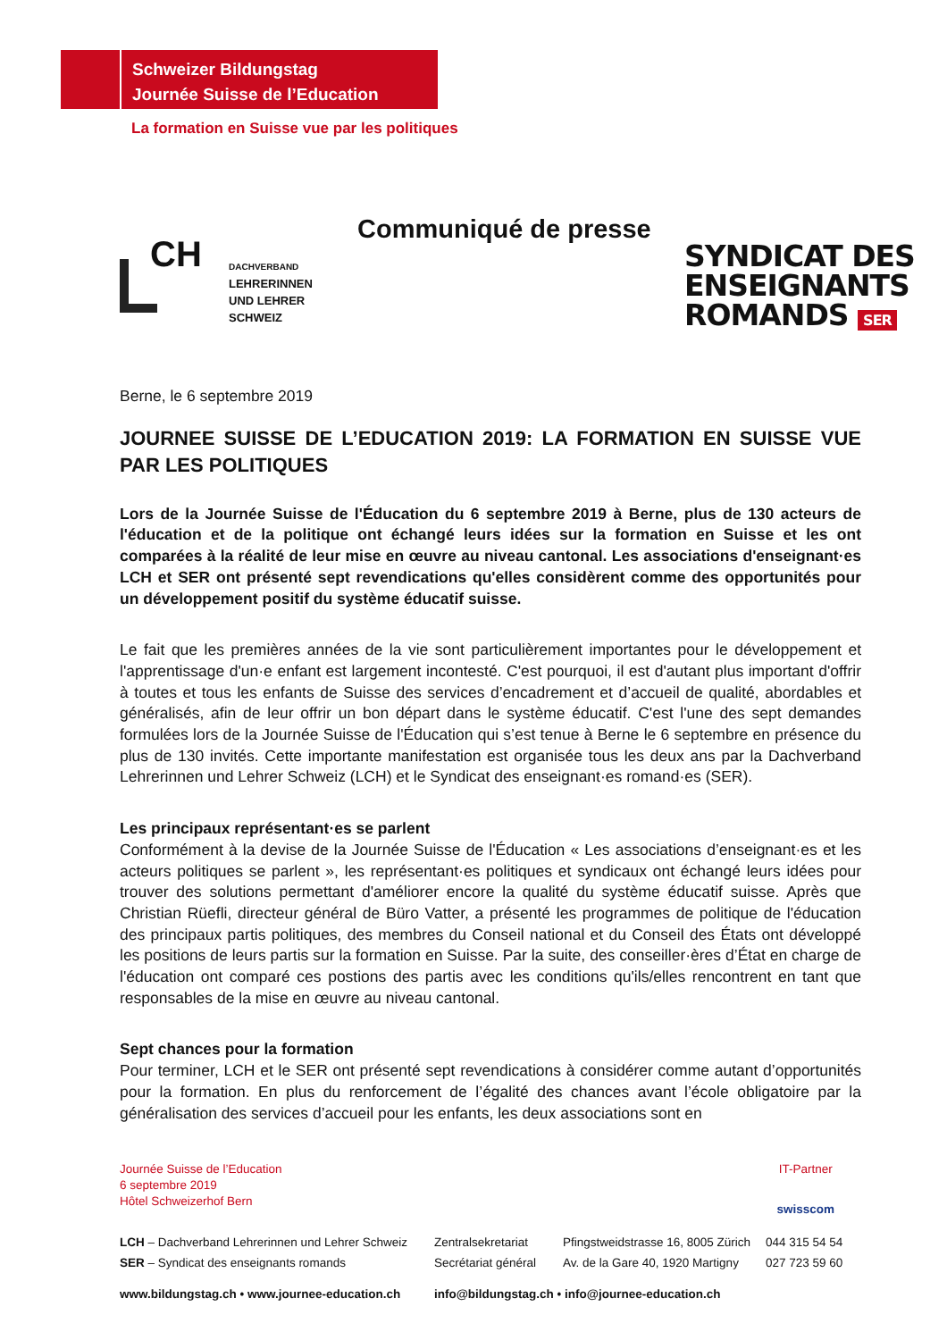Schweizer Bildungstag
Journée Suisse de l’Education
La formation en Suisse vue par les politiques
Communiqué de presse
CH
DACHVERBAND
LEHRERINNEN
UND LEHRER
SCHWEIZ
SYNDICAT DES
ENSEIGNANTS
ROMANDS SER
Berne, le 6 septembre 2019
JOURNEE SUISSE DE L’EDUCATION 2019: LA FORMATION EN SUISSE VUE PAR LES POLITIQUES
Lors de la Journée Suisse de l'Éducation du 6 septembre 2019 à Berne, plus de 130 acteurs de l'éducation et de la politique ont échangé leurs idées sur la formation en Suisse et les ont comparées à la réalité de leur mise en œuvre au niveau cantonal. Les associations d'enseignant·es LCH et SER ont présenté sept revendications qu'elles considèrent comme des opportunités pour un développement positif du système éducatif suisse.
Le fait que les premières années de la vie sont particulièrement importantes pour le développement et l'apprentissage d'un·e enfant est largement incontesté. C'est pourquoi, il est d'autant plus important d'offrir à toutes et tous les enfants de Suisse des services d’encadrement et d’accueil de qualité, abordables et généralisés, afin de leur offrir un bon départ dans le système éducatif. C'est l'une des sept demandes formulées lors de la Journée Suisse de l'Éducation qui s’est tenue à Berne le 6 septembre en présence du plus de 130 invités. Cette importante manifestation est organisée tous les deux ans par la Dachverband Lehrerinnen und Lehrer Schweiz (LCH) et le Syndicat des enseignant·es romand·es (SER).
Les principaux représentant·es se parlent
Conformément à la devise de la Journée Suisse de l'Éducation « Les associations d’enseignant·es et les acteurs politiques se parlent », les représentant·es politiques et syndicaux ont échangé leurs idées pour trouver des solutions permettant d'améliorer encore la qualité du système éducatif suisse. Après que Christian Rüefli, directeur général de Büro Vatter, a présenté les programmes de politique de l'éducation des principaux partis politiques, des membres du Conseil national et du Conseil des États ont développé les positions de leurs partis sur la formation en Suisse. Par la suite, des conseiller·ères d’État en charge de l'éducation ont comparé ces postions des partis avec les conditions qu'ils/elles rencontrent en tant que responsables de la mise en œuvre au niveau cantonal.
Sept chances pour la formation
Pour terminer, LCH et le SER ont présenté sept revendications à considérer comme autant d’opportunités pour la formation. En plus du renforcement de l’égalité des chances avant l’école obligatoire par la généralisation des services d’accueil pour les enfants, les deux associations sont en
Journée Suisse de l’Education
6 septembre 2019
Hôtel Schweizerhof Bern
IT-Partner
swisscom
| LCH – Dachverband Lehrerinnen und Lehrer Schweiz | Zentralsekretariat | Pfingstweidstrasse 16, 8005 Zürich | 044 315 54 54 |
| SER – Syndicat des enseignants romands | Secrétariat général | Av. de la Gare 40, 1920 Martigny | 027 723 59 60 |
| www.bildungstag.ch • www.journee-education.ch | info@bildungstag.ch • info@journee-education.ch | | |